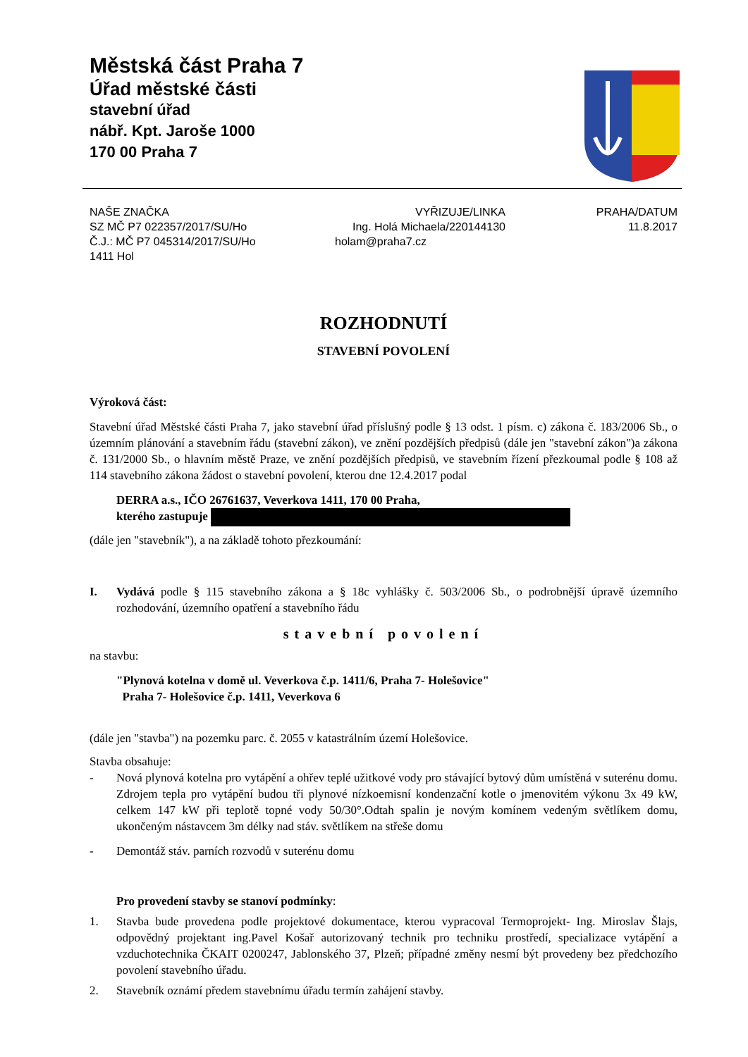Městská část Praha 7
Úřad městské části
stavební úřad
nábř. Kpt. Jaroše 1000
170 00 Praha 7
NAŠE ZNAČKA
SZ MČ P7 022357/2017/SU/Ho
Č.J.: MČ P7 045314/2017/SU/Ho
1411 Hol
VYŘIZUJE/LINKA
Ing. Holá Michaela/220144130
holam@praha7.cz
PRAHA/DATUM
11.8.2017
ROZHODNUTÍ
STAVEBNÍ POVOLENÍ
Výroková část:
Stavební úřad Městské části Praha 7, jako stavební úřad příslušný podle § 13 odst. 1 písm. c) zákona č. 183/2006 Sb., o územním plánování a stavebním řádu (stavební zákon), ve znění pozdějších předpisů (dále jen "stavební zákon")a zákona č. 131/2000 Sb., o hlavním městě Praze, ve znění pozdějších předpisů, ve stavebním řízení přezkoumal podle § 108 až 114 stavebního zákona žádost o stavební povolení, kterou dne 12.4.2017 podal
DERRA a.s., IČO 26761637, Veverkova 1411, 170 00 Praha,
kterého zastupuje
(dále jen "stavebník"), a na základě tohoto přezkoumání:
I. Vydává podle § 115 stavebního zákona a § 18c vyhlášky č. 503/2006 Sb., o podrobnější úpravě územního rozhodování, územního opatření a stavebního řádu
stavební povolení
na stavbu:
"Plynová kotelna v domě ul. Veverkova č.p. 1411/6, Praha 7- Holešovice"
Praha 7- Holešovice č.p. 1411, Veverkova 6
(dále jen "stavba") na pozemku parc. č. 2055 v katastrálním území Holešovice.
Stavba obsahuje:
- Nová plynová kotelna pro vytápění a ohřev teplé užitkové vody pro stávající bytový dům umístěná v suterénu domu. Zdrojem tepla pro vytápění budou tři plynové nízkoemisní kondenzační kotle o jmenovitém výkonu 3x 49 kW, celkem 147 kW při teplotě topné vody 50/30°.Odtah spalin je novým komínem vedeným světlíkem domu, ukončeným nástavcem 3m délky nad stáv. světlíkem na střeše domu
- Demontáž stáv. parních rozvodů v suterénu domu
Pro provedení stavby se stanoví podmínky:
1. Stavba bude provedena podle projektové dokumentace, kterou vypracoval Termoprojekt- Ing. Miroslav Šlajs, odpovědný projektant ing.Pavel Košař autorizovaný technik pro techniku prostředí, specializace vytápění a vzduchotechnika ČKAIT 0200247, Jablonského 37, Plzeň; případné změny nesmí být provedeny bez předchozího povolení stavebního úřadu.
2. Stavebník oznámí předem stavebnímu úřadu termín zahájení stavby.